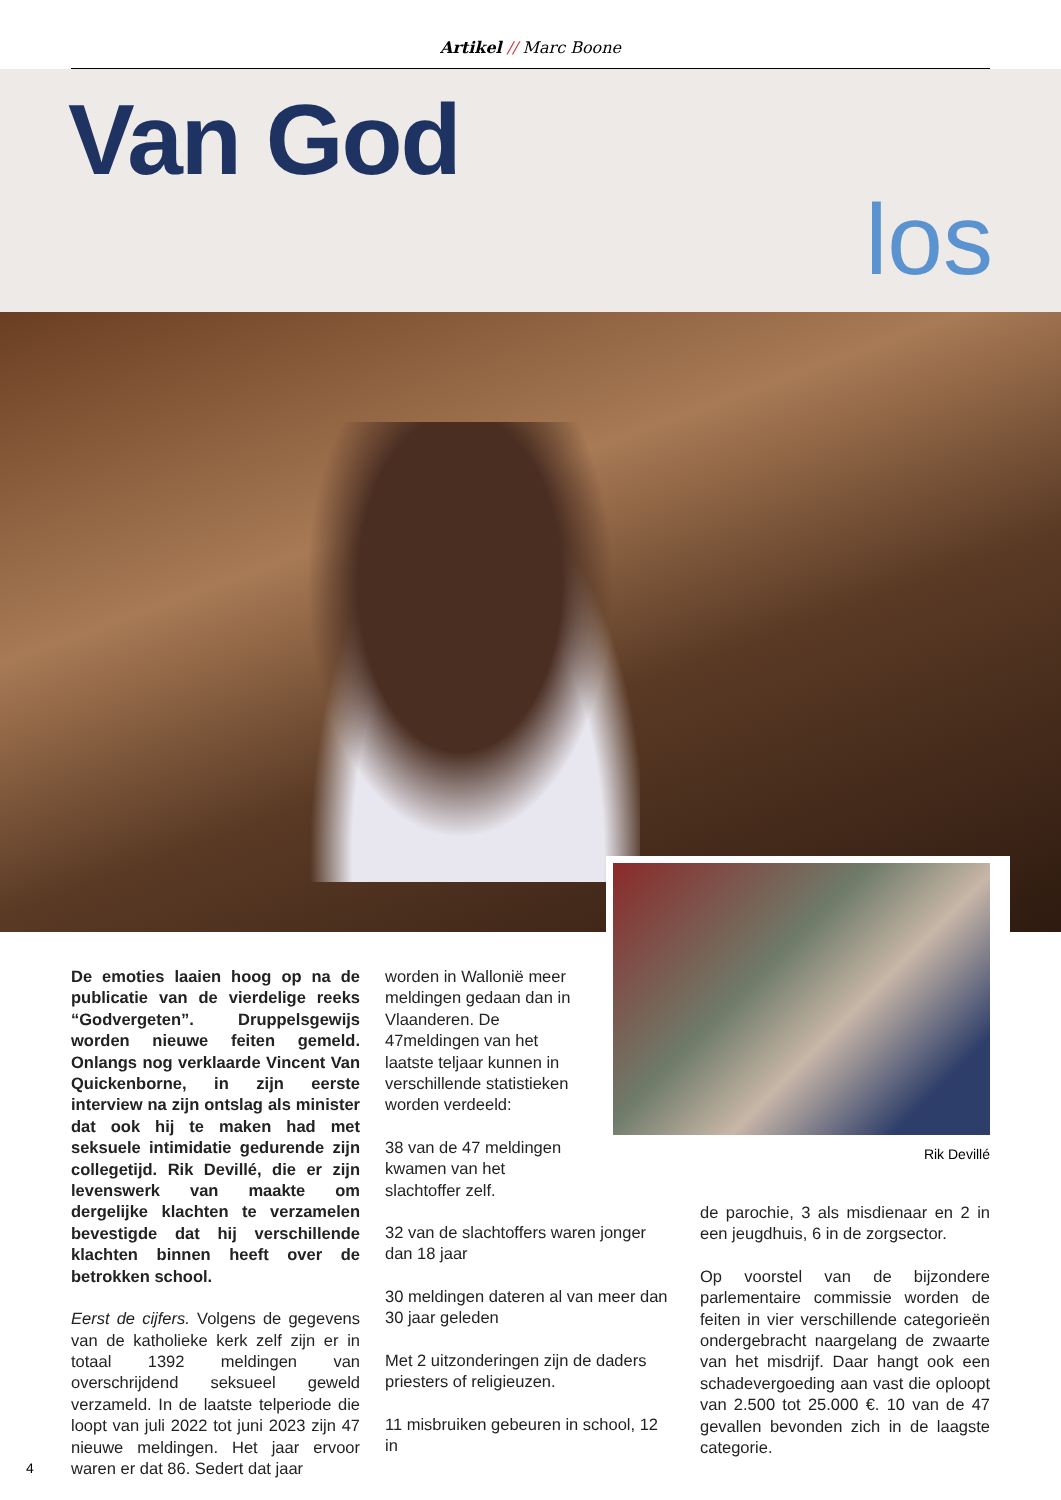Artikel // Marc Boone
Van God
los
Rik Devillé
De emoties laaien hoog op na de publicatie van de vierdelige reeks “Godvergeten”. Druppelsgewijs worden nieuwe feiten gemeld. Onlangs nog verklaarde Vincent Van Quickenborne, in zijn eerste interview na zijn ontslag als minister dat ook hij te maken had met seksuele intimidatie gedurende zijn collegetijd. Rik Devillé, die er zijn levenswerk van maakte om dergelijke klachten te verzamelen bevestigde dat hij verschillende klachten binnen heeft over de betrokken school.
Eerst de cijfers. Volgens de gegevens van de katholieke kerk zelf zijn er in totaal 1392 meldingen van overschrijdend seksueel geweld verzameld. In de laatste telperiode die loopt van juli 2022 tot juni 2023 zijn 47 nieuwe meldingen. Het jaar ervoor waren er dat 86. Sedert dat jaar
worden in Wallonië meer meldingen gedaan dan in Vlaanderen. De 47meldingen van het laatste teljaar kunnen in verschillende statistieken worden verdeeld:
38 van de 47 meldingen kwamen van het slachtoffer zelf.
32 van de slachtoffers waren jonger dan 18 jaar
30 meldingen dateren al van meer dan 30 jaar geleden
Met 2 uitzonderingen zijn de daders priesters of religieuzen.
11 misbruiken gebeuren in school, 12 in
de parochie, 3 als misdienaar en 2 in een jeugdhuis, 6 in de zorgsector.
Op voorstel van de bijzondere parlementaire commissie worden de feiten in vier verschillende categorieën ondergebracht naargelang de zwaarte van het misdrijf. Daar hangt ook een schadevergoeding aan vast die oploopt van 2.500 tot 25.000 €. 10 van de 47 gevallen bevonden zich in de laagste categorie.
4